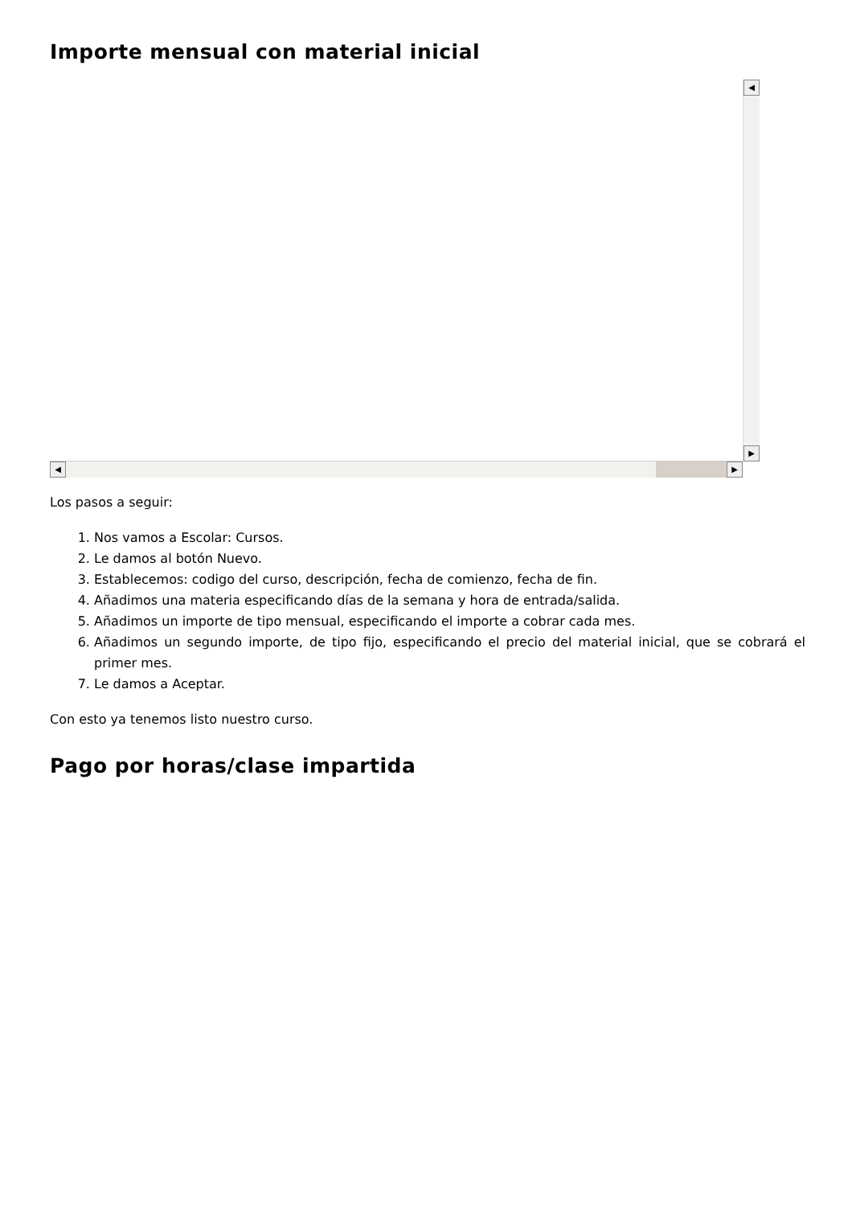Importe mensual con material inicial
◀
▶
◀ ▶
Los pasos a seguir:
1. Nos vamos a Escolar: Cursos.
2. Le damos al botón Nuevo.
3. Establecemos: codigo del curso, descripción, fecha de comienzo, fecha de fin.
4. Añadimos una materia especificando días de la semana y hora de entrada/salida.
5. Añadimos un importe de tipo mensual, especificando el importe a cobrar cada mes.
6. Añadimos un segundo importe, de tipo fijo, especificando el precio del material inicial, que se cobrará el primer mes.
7. Le damos a Aceptar.
Con esto ya tenemos listo nuestro curso.
Pago por horas/clase impartida